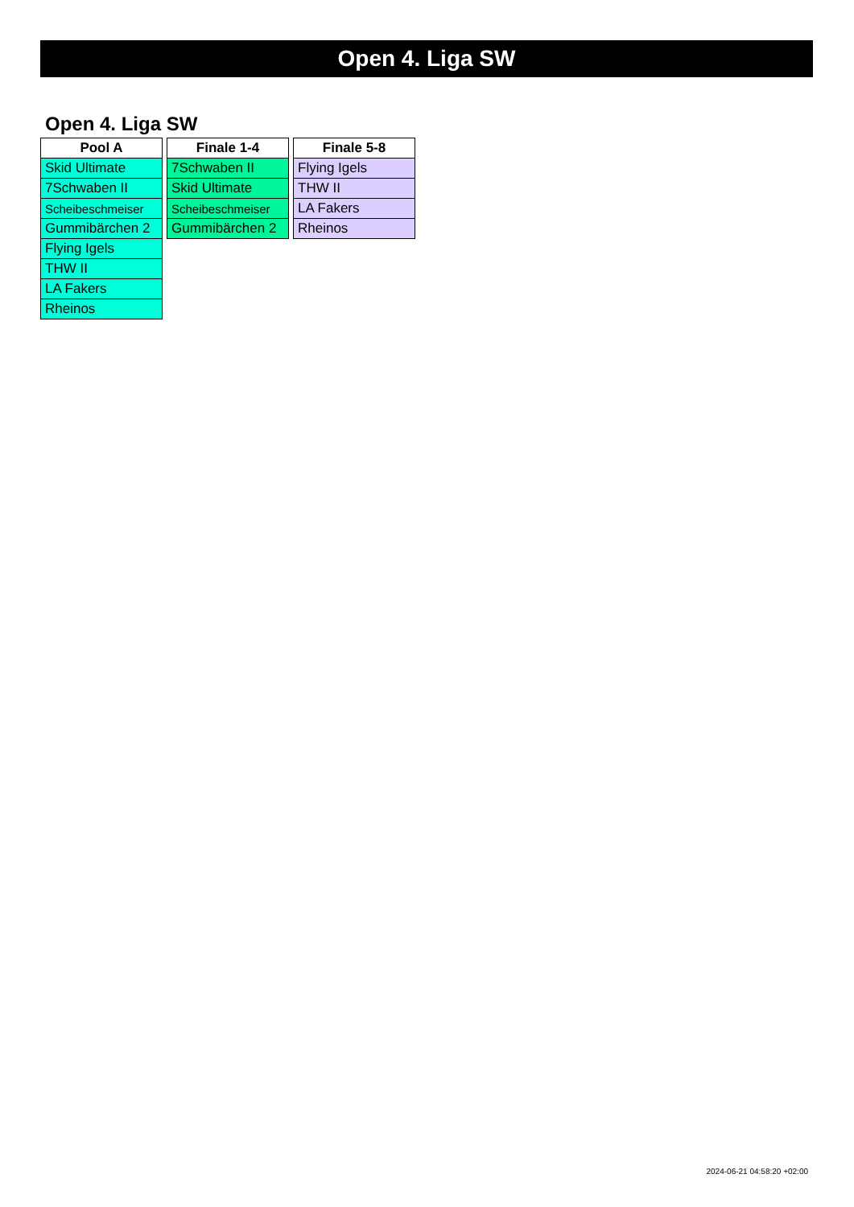Open 4. Liga SW
Open 4. Liga SW
| Pool A |
| --- |
| Skid Ultimate |
| 7Schwaben II |
| Scheibeschmeiser |
| Gummibärchen 2 |
| Flying Igels |
| THW II |
| LA Fakers |
| Rheinos |
| Finale 1-4 |
| --- |
| 7Schwaben II |
| Skid Ultimate |
| Scheibeschmeiser |
| Gummibärchen 2 |
| Finale 5-8 |
| --- |
| Flying Igels |
| THW II |
| LA Fakers |
| Rheinos |
2024-06-21 04:58:20 +02:00